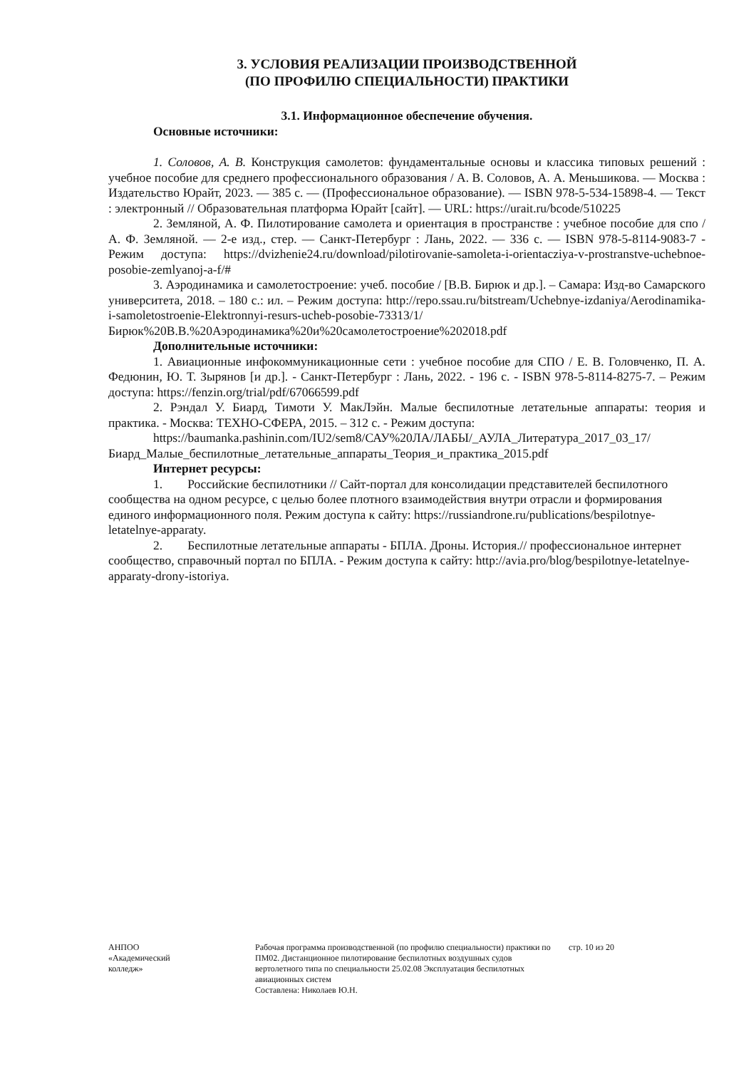3. УСЛОВИЯ РЕАЛИЗАЦИИ ПРОИЗВОДСТВЕННОЙ
(ПО ПРОФИЛЮ СПЕЦИАЛЬНОСТИ) ПРАКТИКИ
3.1. Информационное обеспечение обучения.
Основные источники:
1. Соловов, А. В. Конструкция самолетов: фундаментальные основы и классика типовых решений : учебное пособие для среднего профессионального образования / А. В. Соловов, А. А. Меньшикова. — Москва : Издательство Юрайт, 2023. — 385 с. — (Профессиональное образование). — ISBN 978-5-534-15898-4. — Текст : электронный // Образовательная платформа Юрайт [сайт]. — URL: https://urait.ru/bcode/510225
2. Земляной, А. Ф. Пилотирование самолета и ориентация в пространстве : учебное пособие для спо / А. Ф. Земляной. — 2-е изд., стер. — Санкт-Петербург : Лань, 2022. — 336 с. — ISBN 978-5-8114-9083-7 - Режим доступа: https://dvizhenie24.ru/download/pilotirovanie-samoleta-i-orientacziya-v-prostranstve-uchebnoe-posobie-zemlyanoj-a-f/#
3. Аэродинамика и самолетостроение: учеб. пособие / [В.В. Бирюк и др.]. – Самара: Изд-во Самарского университета, 2018. – 180 с.: ил. – Режим доступа: http://repo.ssau.ru/bitstream/Uchebnye-izdaniya/Aerodinamika-i-samoletostroenie-Elektronnyi-resurs-ucheb-posobie-73313/1/Бирюк%20В.В.%20Аэродинамика%20и%20самолетостроение%202018.pdf
Дополнительные источники:
1. Авиационные инфокоммуникационные сети : учебное пособие для СПО / Е. В. Головченко, П. А. Федюнин, Ю. Т. Зырянов [и др.]. - Санкт-Петербург : Лань, 2022. - 196 с. - ISBN 978-5-8114-8275-7. – Режим доступа: https://fenzin.org/trial/pdf/67066599.pdf
2. Рэндал У. Биард, Тимоти У. МакЛэйн. Малые беспилотные летательные аппараты: теория и практика. - Москва: ТЕХНО-СФЕРА, 2015. – 312 с. - Режим доступа:
https://baumanka.pashinin.com/IU2/sem8/САУ%20ЛА/ЛАБЫ/_АУЛА_Литература_2017_03_17/Биард_Малые_беспилотные_летательные_аппараты_Теория_и_практика_2015.pdf
Интернет ресурсы:
1. Российские беспилотники // Сайт-портал для консолидации представителей беспилотного сообщества на одном ресурсе, с целью более плотного взаимодействия внутри отрасли и формирования единого информационного поля. Режим доступа к сайту: https://russiandrone.ru/publications/bespilotnye- letatelnye-apparaty.
2. Беспилотные летательные аппараты - БПЛА. Дроны. История.// профессиональное интернет сообщество, справочный портал по БПЛА. - Режим доступа к сайту: http://avia.pro/blog/bespilotnye-letatelnye-apparaty-drony-istoriya.
АНПОО
«Академический
колледж»
Рабочая программа производственной (по профилю специальности) практики по ПМ02. Дистанционное пилотирование беспилотных воздушных судов вертолетного типа по специальности 25.02.08 Эксплуатация беспилотных авиационных систем
Составлена: Николаев Ю.Н.
стр. 10 из 20